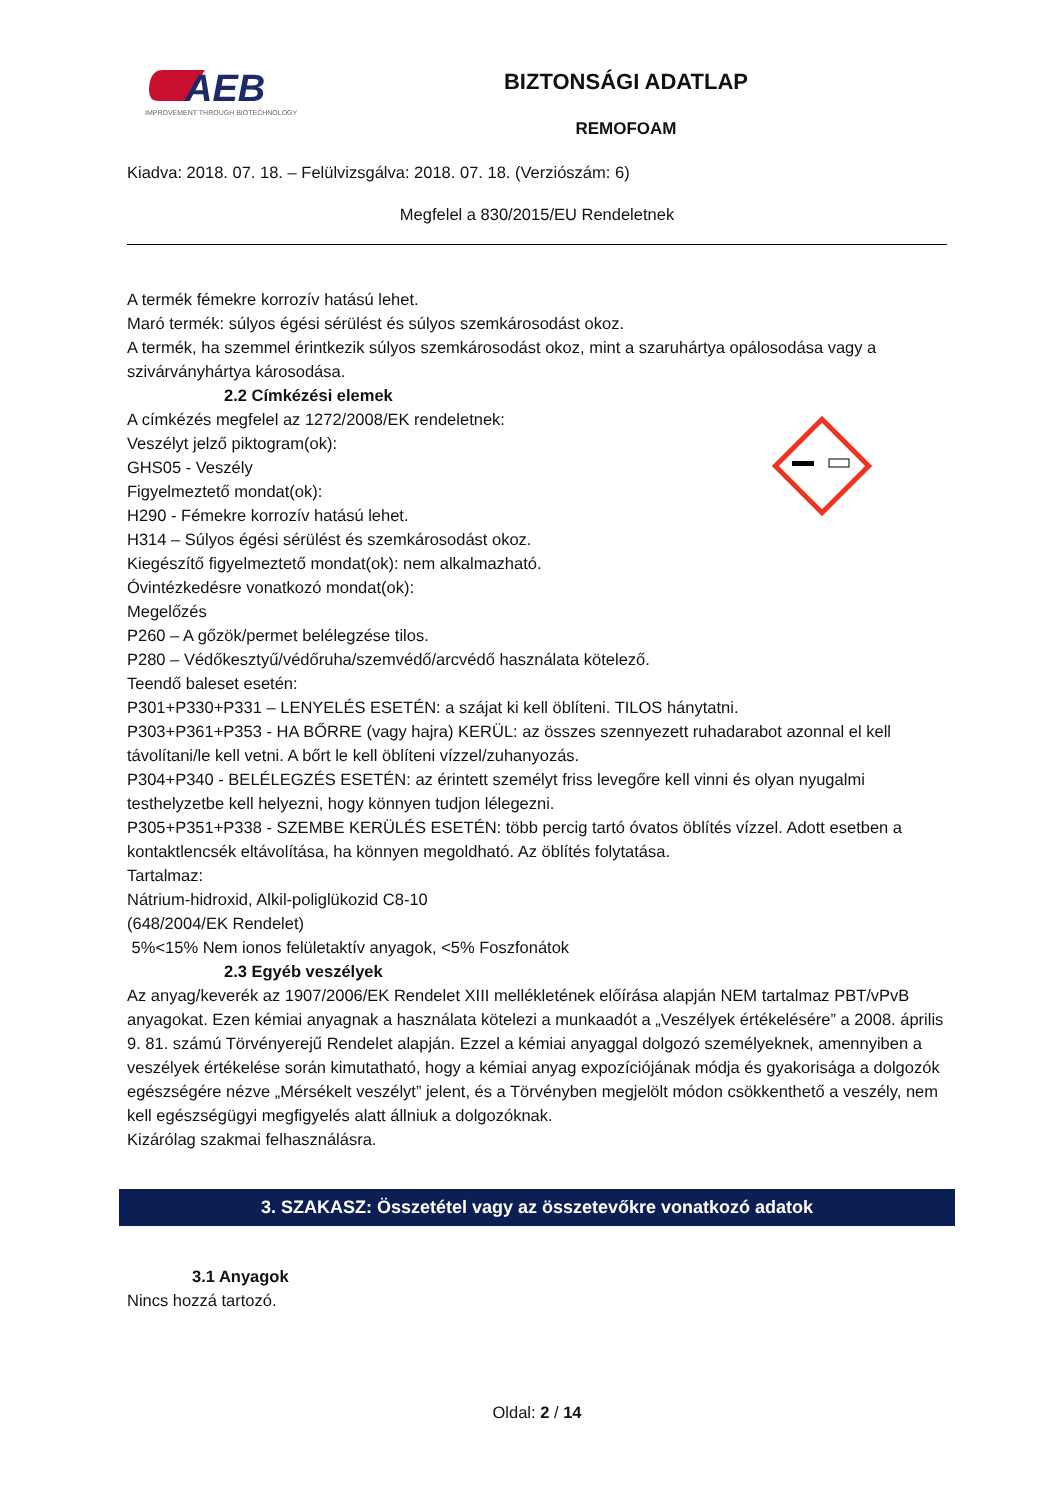AEB
IMPROVEMENT THROUGH BIOTECHNOLOGY
BIZTONSÁGI ADATLAP
REMOFOAM
Kiadva: 2018. 07. 18. – Felülvizsgálva: 2018. 07. 18. (Verziószám: 6)
Megfelel a 830/2015/EU Rendeletnek
A termék fémekre korrozív hatású lehet.
Maró termék: súlyos égési sérülést és súlyos szemkárosodást okoz.
A termék, ha szemmel érintkezik súlyos szemkárosodást okoz, mint a szaruhártya opálosodása vagy a szivárványhártya károsodása.
2.2 Címkézési elemek
A címkézés megfelel az 1272/2008/EK rendeletnek:
Veszélyt jelző piktogram(ok):
GHS05 - Veszély
Figyelmeztető mondat(ok):
H290 - Fémekre korrozív hatású lehet.
H314 – Súlyos égési sérülést és szemkárosodást okoz.
Kiegészítő figyelmeztető mondat(ok): nem alkalmazható.
Óvintézkedésre vonatkozó mondat(ok):
Megelőzés
P260 – A gőzök/permet belélegzése tilos.
P280 – Védőkesztyű/védőruha/szemvédő/arcvédő használata kötelező.
Teendő baleset esetén:
P301+P330+P331 – LENYELÉS ESETÉN: a szájat ki kell öblíteni. TILOS hánytatni.
P303+P361+P353 - HA BŐRRE (vagy hajra) KERÜL: az összes szennyezett ruhadarabot azonnal el kell távolítani/le kell vetni. A bőrt le kell öblíteni vízzel/zuhanyozás.
P304+P340 - BELÉLEGZÉS ESETÉN: az érintett személyt friss levegőre kell vinni és olyan nyugalmi testhelyzetbe kell helyezni, hogy könnyen tudjon lélegezni.
P305+P351+P338 - SZEMBE KERÜLÉS ESETÉN: több percig tartó óvatos öblítés vízzel. Adott esetben a kontaktlencsék eltávolítása, ha könnyen megoldható. Az öblítés folytatása.
Tartalmaz:
Nátrium-hidroxid, Alkil-poliglükozid C8-10
(648/2004/EK Rendelet)
5%<15% Nem ionos felületaktív anyagok, <5% Foszfonátok
2.3 Egyéb veszélyek
Az anyag/keverék az 1907/2006/EK Rendelet XIII mellékletének előírása alapján NEM tartalmaz PBT/vPvB anyagokat. Ezen kémiai anyagnak a használata kötelezi a munkaadót a „Veszélyek értékelésére” a 2008. április 9. 81. számú Törvényerejű Rendelet alapján. Ezzel a kémiai anyaggal dolgozó személyeknek, amennyiben a veszélyek értékelése során kimutatható, hogy a kémiai anyag expozíciójának módja és gyakorisága a dolgozók egészségére nézve „Mérsékelt veszélyt” jelent, és a Törvényben megjelölt módon csökkenthető a veszély, nem kell egészségügyi megfigyelés alatt állniuk a dolgozóknak.
Kizárólag szakmai felhasználásra.
3. SZAKASZ: Összetétel vagy az összetevőkre vonatkozó adatok
3.1 Anyagok
Nincs hozzá tartozó.
Oldal: 2 / 14